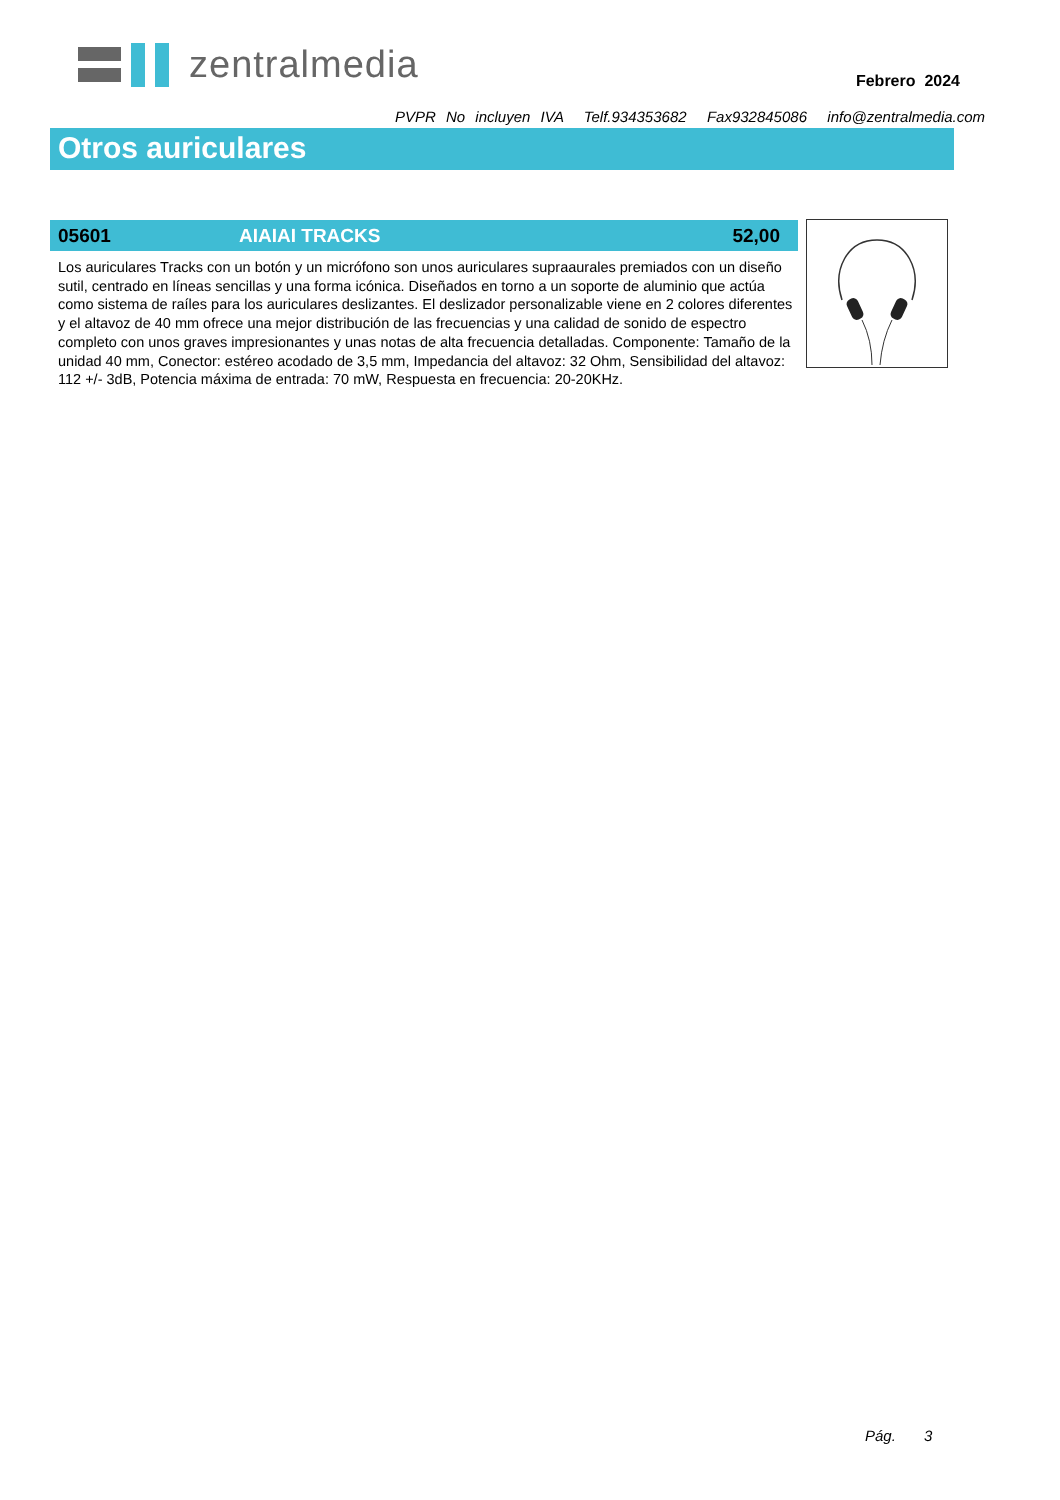zentralmedia
Febrero 2024
PVPR No incluyen IVA Telf.934353682 Fax932845086 info@zentralmedia.com
Otros auriculares
05601 AIAIAI TRACKS 52,00
Los auriculares Tracks con un botón y un micrófono son unos auriculares supraaurales premiados con un diseño sutil, centrado en líneas sencillas y una forma icónica. Diseñados en torno a un soporte de aluminio que actúa como sistema de raíles para los auriculares deslizantes. El deslizador personalizable viene en 2 colores diferentes y el altavoz de 40 mm ofrece una mejor distribución de las frecuencias y una calidad de sonido de espectro completo con unos graves impresionantes y unas notas de alta frecuencia detalladas. Componente: Tamaño de la unidad 40 mm, Conector: estéreo acodado de 3,5 mm, Impedancia del altavoz: 32 Ohm, Sensibilidad del altavoz: 112 +/- 3dB, Potencia máxima de entrada: 70 mW, Respuesta en frecuencia: 20-20KHz.
Pág. 3